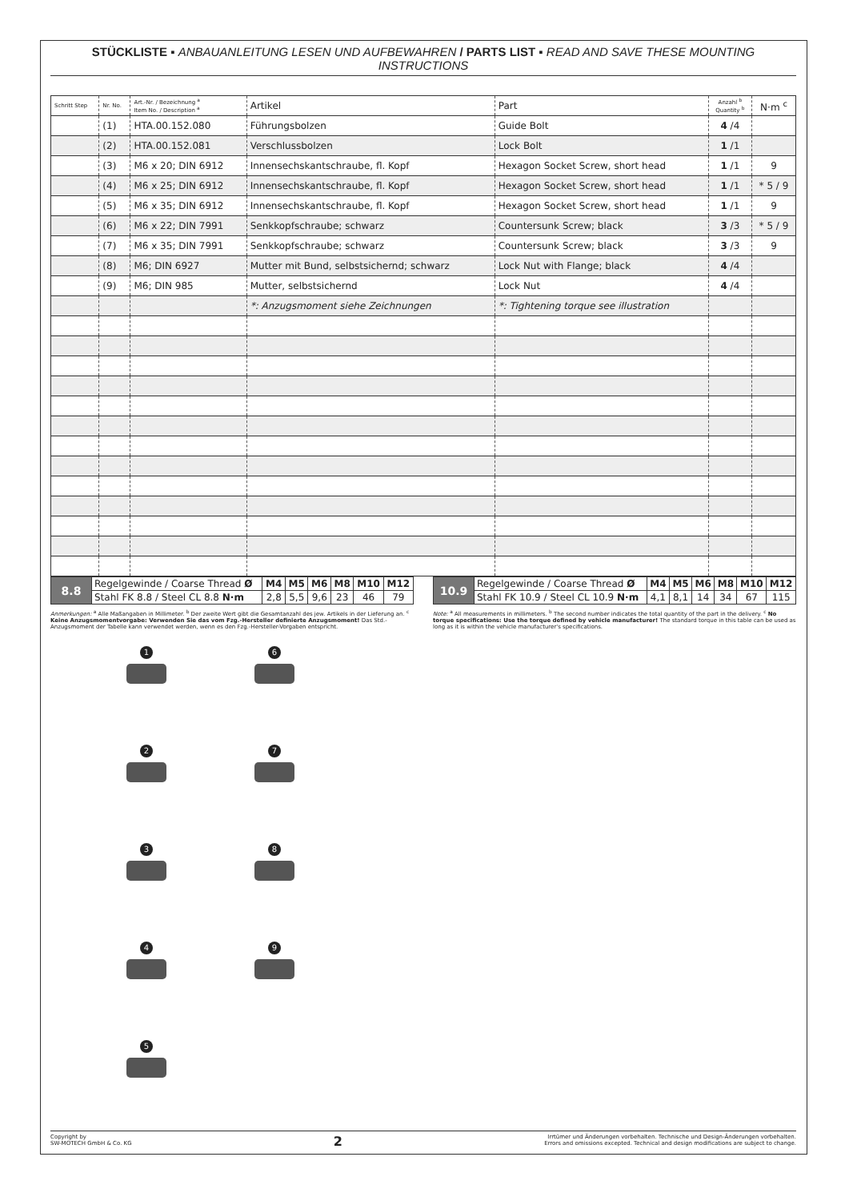STÜCKLISTE ▪ ANBAUANLEITUNG LESEN UND AUFBEWAHREN / PARTS LIST ▪ READ AND SAVE THESE MOUNTING INSTRUCTIONS
| Schritt Step | Nr. No. | Art.-Nr. / Bezeichnung <sup>a</sup> Item No. / Description <sup>a</sup> | Artikel | Part | Anzahl <sup>b</sup> Quantity <sup>b</sup> | N·m <sup>c</sup> |
| --- | --- | --- | --- | --- | --- | --- |
| | (1) | HTA.00.152.080 | Führungsbolzen | Guide Bolt | 4 /4 | |
| | (2) | HTA.00.152.081 | Verschlussbolzen | Lock Bolt | 1 /1 | |
| | (3) | M6 x 20; DIN 6912 | Innensechskantschraube, fl. Kopf | Hexagon Socket Screw, short head | 1 /1 | 9 |
| | (4) | M6 x 25; DIN 6912 | Innensechskantschraube, fl. Kopf | Hexagon Socket Screw, short head | 1 /1 | * 5 / 9 |
| | (5) | M6 x 35; DIN 6912 | Innensechskantschraube, fl. Kopf | Hexagon Socket Screw, short head | 1 /1 | 9 |
| | (6) | M6 x 22; DIN 7991 | Senkkopfschraube; schwarz | Countersunk Screw; black | 3 /3 | * 5 / 9 |
| | (7) | M6 x 35; DIN 7991 | Senkkopfschraube; schwarz | Countersunk Screw; black | 3 /3 | 9 |
| | (8) | M6; DIN 6927 | Mutter mit Bund, selbstsichernd; schwarz | Lock Nut with Flange; black | 4 /4 | |
| | (9) | M6; DIN 985 | Mutter, selbstsichernd | Lock Nut | 4 /4 | |
| | | | *: Anzugsmoment siehe Zeichnungen | *: Tightening torque see illustration | | |
| 8.8 | Regelgewinde / Coarse Thread Ø | M4 | M5 | M6 | M8 | M10 | M12 |
| | Stahl FK 8.8 / Steel CL 8.8 N·m | 2,8 | 5,5 | 9,6 | 23 | 46 | 79 |
| 10.9 | Regelgewinde / Coarse Thread Ø | M4 | M5 | M6 | M8 | M10 | M12 |
| | Stahl FK 10.9 / Steel CL 10.9 N·m | 4,1 | 8,1 | 14 | 34 | 67 | 115 |
Anmerkungen: <sup>a</sup> Alle Maßangaben in Millimeter. <sup>b</sup> Der zweite Wert gibt die Gesamtanzahl des jew. Artikels in der Lieferung an. <sup>c</sup> Keine Anzugsmomentvorgabe: Verwenden Sie das vom Fzg.-Hersteller definierte Anzugsmoment! Das Std.-Anzugsmoment der Tabelle kann verwendet werden, wenn es den Fzg.-Hersteller-Vorgaben entspricht.
Note: <sup>a</sup> All measurements in millimeters. <sup>b</sup> The second number indicates the total quantity of the part in the delivery. <sup>c</sup> No torque specifications: Use the torque defined by vehicle manufacturer! The standard torque in this table can be used as long as it is within the vehicle manufacturer's specifications.
1
6
2
7
3
8
4
9
5
Copyright by
SW-MOTECH GmbH & Co. KG
2
Irrtümer und Änderungen vorbehalten. Technische und Design-Änderungen vorbehalten.
Errors and omissions excepted. Technical and design modifications are subject to change.